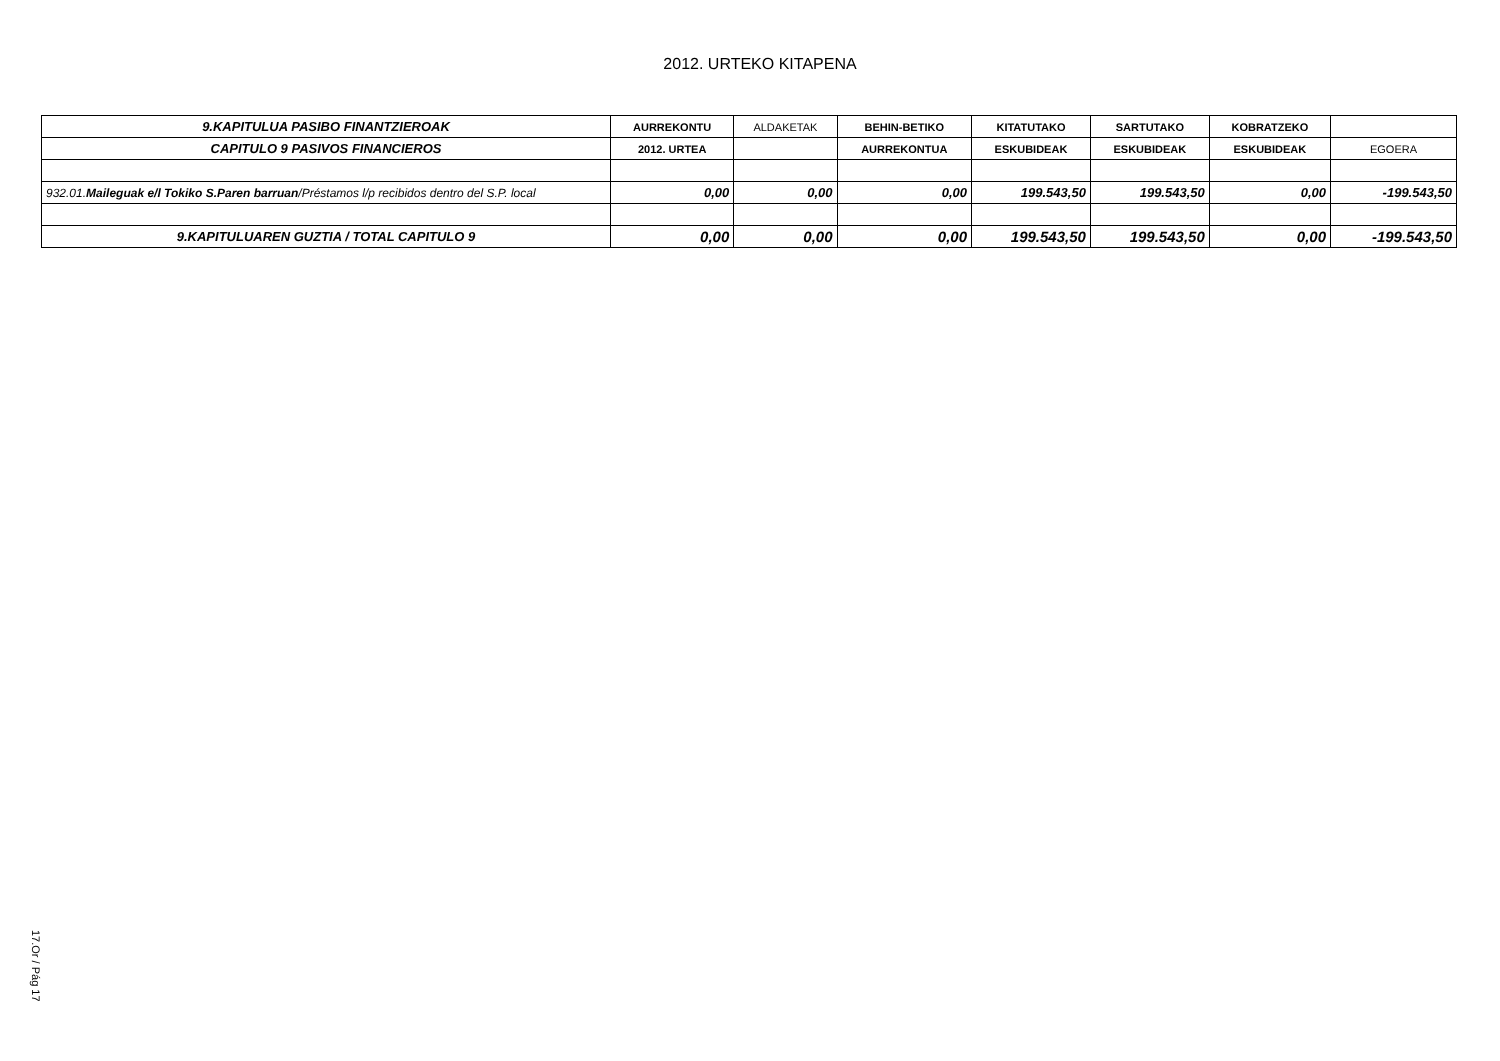2012. URTEKO KITAPENA
| 9.KAPITULUA PASIBO FINANTZIEROAK | AURREKONTU | ALDAKETAK | BEHIN-BETIKO | KITATUTAKO | SARTUTAKO | KOBRATZEKO | |
| CAPITULO 9 PASIVOS FINANCIEROS | 2012. URTEA | | AURREKONTUA | ESKUBIDEAK | ESKUBIDEAK | ESKUBIDEAK | EGOERA |
| 932.01. Maileguak e/l Tokiko S.Paren barruan /Préstamos l/p recibidos dentro del S.P. local | 0,00 | 0,00 | 0,00 | 199.543,50 | 199.543,50 | 0,00 | -199.543,50 |
| 9.KAPITULUAREN GUZTIA / TOTAL CAPITULO 9 | 0,00 | 0,00 | 0,00 | 199.543,50 | 199.543,50 | 0,00 | -199.543,50 |
17.Or / Pág 17